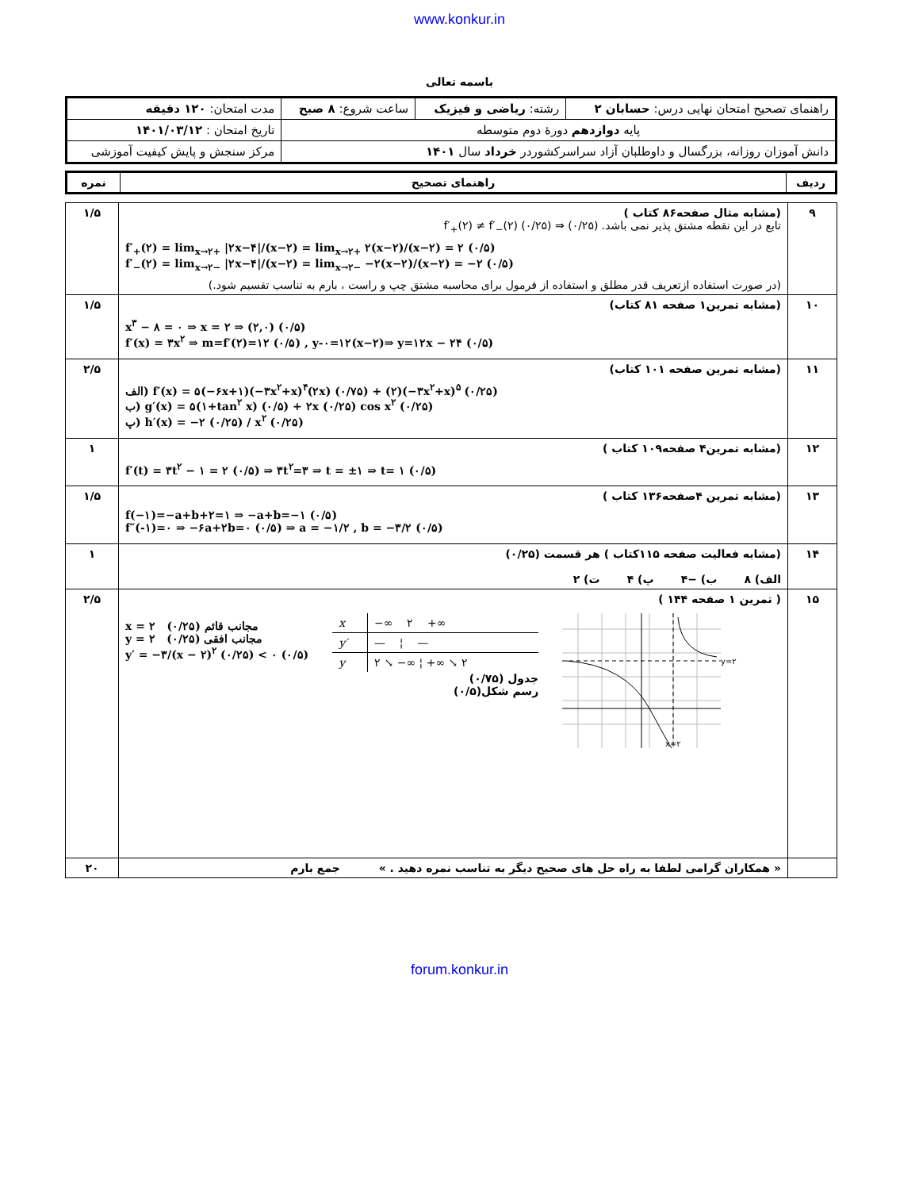www.konkur.in
باسمه تعالی
| راهنمای تصحیح امتحان نهایی درس: حسابان ۲ | رشته: ریاضی و فیزیک | ساعت شروع: ۸ صبح | مدت امتحان: ۱۲۰ دقیقه |
| پایه دوازدهم دورهٔ دوم متوسطه | | | تاریخ امتحان : ۱۴۰۱/۰۳/۱۲ |
| دانش آموزان روزانه، بزرگسال و داوطلبان آزاد سراسرکشوردر خرداد سال ۱۴۰۱ | | | مرکز سنجش و پایش کیفیت آموزشی |
| ردیف | راهنمای تصحیح | نمره |
| --- | --- | --- |
| ۹ | (مشابه مثال صفحه۸۶ کتاب ) تابع در این نقطه مشتق پذیر نمی باشد. (۰/۲۵) ⇒ f′<sub>+</sub>(۲) ≠ f′<sub>−</sub>(۲) (۰/۲۵) f′<sub>+</sub>(۲) = lim<sub>x→۲+</sub> /۲x−۴//(x−۲) = lim<sub>x→۲+</sub> ۲(x−۲)/(x−۲) = ۲ (۰/۵) f′<sub>−</sub>(۲) = lim<sub>x→۲−</sub> /۲x−۴//(x−۲) = lim<sub>x→۲−</sub> −۲(x−۲)/(x−۲) = −۲ (۰/۵) (در صورت استفاده ازتعریف قدر مطلق و استفاده از فرمول برای محاسبه مشتق چپ و راست ، بارم به تناسب تقسیم شود.) | ۱/۵ |
| ۱۰ | (مشابه تمرین۱ صفحه ۸۱ کتاب) x<sup>۳</sup> − ۸ = ۰ ⇒ x = ۲ ⇒ (۲,۰) (۰/۵) f′(x) = ۳x<sup>۲</sup> ⇒ m=f′(۲)=۱۲ (۰/۵) , y-۰=۱۲(x−۲)⇒ y=۱۲x − ۲۴ (۰/۵) | ۱/۵ |
| ۱۱ | (مشابه تمرین صفحه ۱۰۱ کتاب) الف) f′(x) = ۵(−۶x+۱)(−۳x<sup>۲</sup>+x)<sup>۴</sup>(۲x) (۰/۷۵) + (۲)(−۳x<sup>۲</sup>+x)<sup>۵</sup> (۰/۲۵) ب) g′(x) = ۵(۱+tan<sup>۲</sup> x) (۰/۵) + ۲x (۰/۲۵) cos x<sup>۲</sup> (۰/۲۵) پ) h′(x) = −۲ (۰/۲۵) / x<sup>۲</sup> (۰/۲۵) | ۲/۵ |
| ۱۲ | (مشابه تمرین۴ صفحه۱۰۹ کتاب ) f′(t) = ۳t<sup>۲</sup> − ۱ = ۲ (۰/۵) ⇒ ۳t<sup>۲</sup>=۳ ⇒ t = ±۱ ⇒ t= ۱ (۰/۵) | ۱ |
| ۱۳ | (مشابه تمرین ۴صفحه۱۳۶ کتاب ) f(−۱)=−a+b+۲=۱ ⇒ −a+b=−۱ (۰/۵) f″(-۱)=۰ ⇒ −۶a+۲b=۰ (۰/۵) ⇒ a = −۱/۲ , b = −۳/۲ (۰/۵) | ۱/۵ |
| ۱۴ | (مشابه فعالیت صفحه ۱۱۵کتاب ) هر قسمت (۰/۲۵) الف) ۸ ب) −۴ پ) ۴ ت) ۲ | ۱ |
| ۱۵ | ( تمرین ۱ صفحه ۱۴۴ ) x = ۲ مجانب قائم (۰/۲۵) y = ۲ مجانب افقی (۰/۲۵) y′ = −۳/(x − ۲)<sup>۲</sup> (۰/۲۵) < ۰ (۰/۵) / x / −∞ ۲ +∞ / / y′ / — ¦ — / / y / ۲ ↘ −∞ ¦ +∞ ↘ ۲ / جدول (۰/۷۵) رسم شکل(۰/۵) y=۲ x=۲ | ۲/۵ |
| | « همکاران گرامی لطفا به راه حل های صحیح دیگر به تناسب نمره دهید . » جمع بارم | ۲۰ |
forum.konkur.in